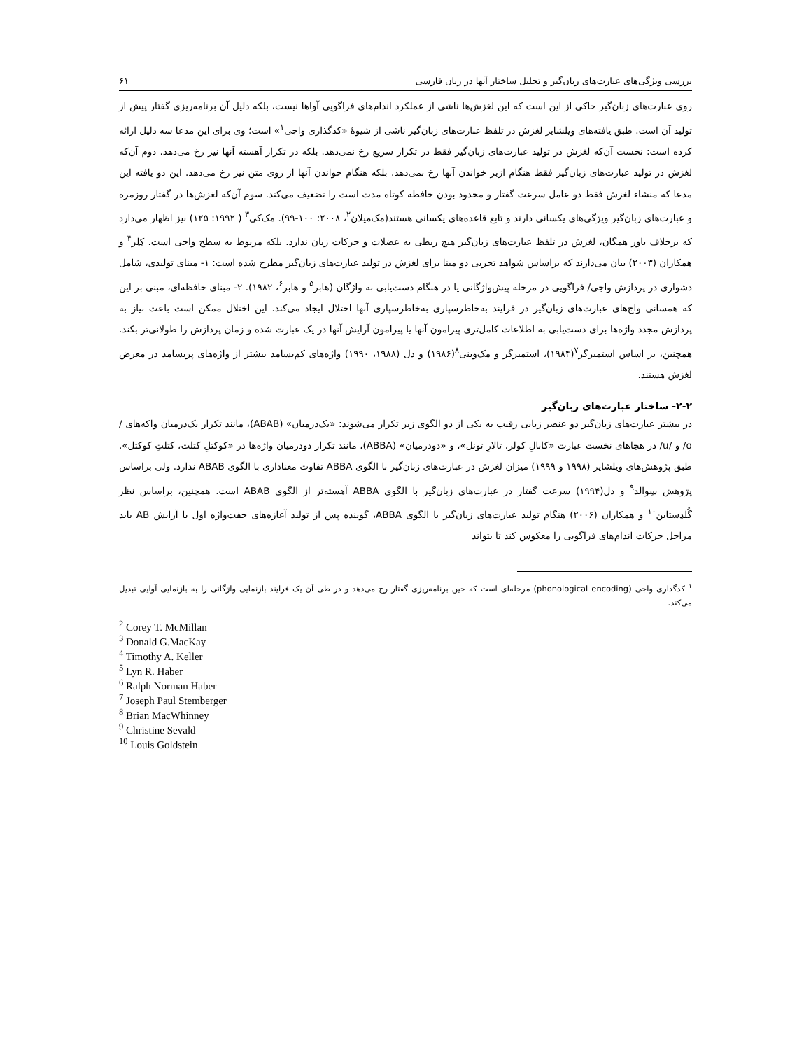بررسی ویژگی‌های عبارت‌های زبان‌گیر و تحلیل ساختار آنها در زبان فارسی ۶۱
روی عبارت‌های زبان‌گیر حاکی از این است که این لغزش‌ها ناشی از عملکرد اندام‌های فراگویی آواها نیست، بلکه دلیل آن برنامه‌ریزی گفتار پیش از تولید آن است. طبق یافته‌های ویلشایر لغزش در تلفظ عبارت‌های زبان‌گیر ناشی از شیوهٔ «کدگذاری واجی<sup>۱</sup>» است؛ وی برای این مدعا سه دلیل ارائه کرده است: نخست آن‌که لغزش در تولید عبارت‌های زبان‌گیر فقط در تکرار سریع رخ نمی‌دهد. بلکه در تکرار آهسته آنها نیز رخ می‌دهد. دوم آن‌که لغزش در تولید عبارت‌های زبان‌گیر فقط هنگام ازبر خواندن آنها رخ نمی‌دهد. بلکه هنگام خواندن آنها از روی متن نیز رخ می‌دهد. این دو یافته این مدعا که منشاء لغزش فقط دو عامل سرعت گفتار و محدود بودن حافظه کوتاه مدت است را تضعیف می‌کند. سوم آن‌که لغزش‌ها در گفتار روزمره و عبارت‌های زبان‌گیر ویژگی‌های یکسانی دارند و تابع قاعده‌های یکسانی هستند(مک‌میلان<sup>۲</sup>، ۲۰۰۸: ۱۰۰-۹۹). مک‌کی<sup>۳</sup> ( ۱۹۹۲: ۱۲۵) نیز اظهار می‌دارد که برخلاف باور همگان، لغزش در تلفظ عبارت‌های زبان‌گیر هیچ ربطی به عضلات و حرکات زبان ندارد. بلکه مربوط به سطح واجی است. کِلِر<sup>۴</sup> و همکاران (۲۰۰۳) بیان می‌دارند که براساس شواهد تجربی دو مبنا برای لغزش در تولید عبارت‌های زبان‌گیر مطرح شده است: ۱- مبنای تولیدی، شامل دشواری در پردازش واجی/ فراگویی در مرحله پیش‌واژگانی یا در هنگام دست‌یابی به واژگان (هابر<sup>۵</sup> و هابر<sup>۶</sup>، ۱۹۸۲). ۲- مبنای حافظه‌ای، مبنی بر این که همسانی واج‌های عبارت‌های زبان‌گیر در فرایند به‌خاطرسپاری به‌خاطرسپاری آنها اختلال ایجاد می‌کند. این اختلال ممکن است باعث نیاز به پردازش مجدد واژه‌ها برای دست‌یابی به اطلاعات کامل‌تری پیرامون آنها یا پیرامون آرایش آنها در یک عبارت شده و زمان پردازش را طولانی‌تر بکند. همچنین، بر اساس استمبرگر<sup>۷</sup>(۱۹۸۴)، استمبرگر و مک‌وینی<sup>۸</sup>(۱۹۸۶) و دل (۱۹۸۸، ۱۹۹۰) واژه‌های کم‌بسامد بیشتر از واژه‌های پربسامد در معرض لغزش هستند.
۲-۲- ساختار عبارت‌های زبان‌گیر
در بیشتر عبارت‌های زبان‌گیر دو عنصر زبانی رقیب به یکی از دو الگوی زیر تکرار می‌شوند: «یک‌درمیان» (ABAB)، مانند تکرار یک‌درمیان واکه‌های /ɑ/ و /u/ در هجاهای نخست عبارت «کانالِ کولر، تالارِ تونل»، و «دودرمیان» (ABBA)، مانند تکرار دودرمیان واژه‌ها در «کوکتلِ کتلت، کتلتِ کوکتل». طبق پژوهش‌های ویلشایر (۱۹۹۸ و ۱۹۹۹) میزان لغزش در عبارت‌های زبان‌گیر با الگوی ABBA تفاوت معناداری با الگوی ABAB ندارد. ولی براساس پژوهش سِوالد<sup>۹</sup> و دل(۱۹۹۴) سرعت گفتار در عبارت‌های زبان‌گیر با الگوی ABBA آهسته‌تر از الگوی ABAB است. همچنین، براساس نظر گُلدِستاین<sup>۱۰</sup> و همکاران (۲۰۰۶) هنگام تولید عبارت‌های زبان‌گیر با الگوی ABBA، گوینده پس از تولید آغازه‌های جفت‌واژه اول با آرایش AB باید مراحل حرکات اندام‌های فراگویی را معکوس کند تا بتواند
<sup>۱</sup> کدگذاری واجی (phonological encoding) مرحله‌ای است که حین برنامه‌ریزی گفتار رخ می‌دهد و در طی آن یک فرایند بازنمایی واژگانی را به بازنمایی آوایی تبدیل می‌کند.
<sup>2</sup> Corey T. McMillan
<sup>3</sup> Donald G.MacKay
<sup>4</sup> Timothy A. Keller
<sup>5</sup> Lyn R. Haber
<sup>6</sup> Ralph Norman Haber
<sup>7</sup> Joseph Paul Stemberger
<sup>8</sup> Brian MacWhinney
<sup>9</sup> Christine Sevald
<sup>10</sup> Louis Goldstein